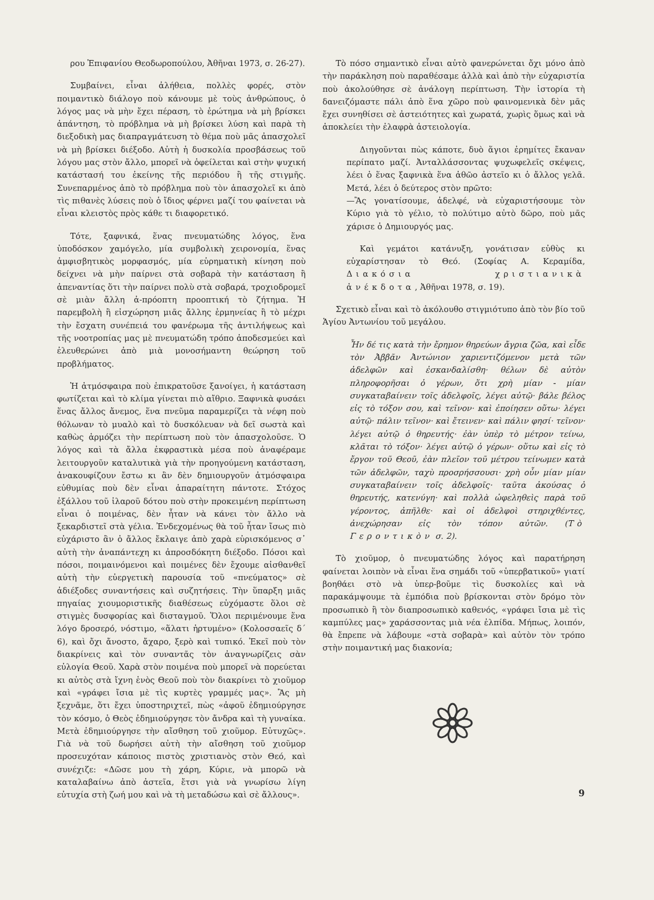ρου Ἐπιφανίου Θεοδωροπούλου, Ἀθῆναι 1973, σ. 26-27).
Συμβαίνει, εἶναι ἀλήθεια, πολλὲς φορές, στὸν ποιμαντικὸ διάλογο ποὺ κάνουμε μὲ τοὺς ἀνθρώπους, ὁ λόγος μας νὰ μὴν ἔχει πέραση, τὸ ἐρώτημα νὰ μὴ βρίσκει ἀπάντηση, τὸ πρόβλημα νὰ μὴ βρίσκει λύση καὶ παρὰ τὴ διεξοδικὴ μας διαπραγμάτευση τὸ θέμα ποὺ μᾶς ἀπασχολεῖ νὰ μὴ βρίσκει διέξοδο. Αὐτὴ ἡ δυσκολία προσβάσεως τοῦ λόγου μας στὸν ἄλλο, μπορεῖ νὰ ὀφείλεται καὶ στὴν ψυχική κατάστασή του ἐκείνης τῆς περιόδου ἢ τῆς στιγμῆς. Συνεπαρμένος ἀπὸ τὸ πρόβλημα ποὺ τὸν ἀπασχολεῖ κι ἀπὸ τὶς πιθανὲς λύσεις ποὺ ὁ ἴδιος φέρνει μαζί του φαίνεται νὰ εἶναι κλειστὸς πρὸς κάθε τι διαφορετικό.
Τότε, ξαφνικά, ἕνας πνευματώδης λόγος, ἕνα ὑποδόσκον χαμόγελο, μία συμβολικὴ χειρονομία, ἕνας ἀμφισβητικὸς μορφασμός, μία εὑρηματικὴ κίνηση ποὺ δείχνει νὰ μὴν παίρνει στὰ σοβαρὰ τὴν κατάσταση ἢ ἀπεναντίας ὅτι τὴν παίρνει πολὺ στὰ σοβαρά, τροχιοδρομεῖ σὲ μιὰν ἄλλη ἀ-πρόοπτη προοπτική τὸ ζήτημα. Ἡ παρεμβολὴ ἢ εἰσχώρηση μιᾶς ἄλλης ἑρμηνείας ἢ τὸ μέχρι τὴν ἔσχατη συνέπειά του φανέρωμα τῆς ἀντιλήψεως καὶ τῆς νοοτροπίας μας μὲ πνευματώδη τρόπο ἀποδεσμεύει καὶ ἐλευθερώνει ἀπὸ μιὰ μονοσήμαντη θεώρηση τοῦ προβλήματος.
Ἡ ἀτμόσφαιρα ποὺ ἐπικρατοῦσε ξανοίγει, ἡ κατάσταση φωτίζεται καὶ τὸ κλίμα γίνεται πιὸ αἴθριο. Ξαφνικὰ φυσάει ἕνας ἄλλος ἄνεμος, ἕνα πνεῦμα παραμερίζει τὰ νέφη ποὺ θόλωναν τὸ μυαλὸ καὶ τὸ δυσκόλευαν νὰ δεῖ σωστὰ καὶ καθὼς ἁρμόζει τὴν περίπτωση ποὺ τὸν ἀπασχολοῦσε. Ὁ λόγος καὶ τὰ ἄλλα ἐκφραστικὰ μέσα ποὺ ἀναφέραμε λειτουργοῦν καταλυτικὰ γιὰ τὴν προηγούμενη κατάσταση, ἀνακουφίζουν ἔστω κι ἂν δὲν δημιουργοῦν ἀτμόσφαιρα εὐθυμίας ποὺ δὲν εἶναι ἀπαραίτητη πάντοτε. Στόχος ἐξάλλου τοῦ ἱλαροῦ δότου ποὺ στὴν προκειμένη περίπτωση εἶναι ὁ ποιμένας, δὲν ἦταν νὰ κάνει τὸν ἄλλο νὰ ξεκαρδιστεῖ στὰ γέλια. Ἐνδεχομένως θὰ τοῦ ἦταν ἴσως πιὸ εὐχάριστο ἂν ὁ ἄλλος ἔκλαιγε ἀπὸ χαρὰ εὑρισκόμενος σ᾽ αὐτὴ τὴν ἀναπάντεχη κι ἀπροσδόκητη διέξοδο. Πόσοι καὶ πόσοι, ποιμαινόμενοι καὶ ποιμένες δὲν ἔχουμε αἰσθανθεῖ αὐτὴ τὴν εὐεργετικὴ παρουσία τοῦ «πνεύματος» σὲ ἀδιέξοδες συναντήσεις καὶ συζητήσεις. Τὴν ὕπαρξη μιᾶς πηγαίας χιουμοριστικῆς διαθέσεως εὐχόμαστε ὅλοι σὲ στιγμὲς δυσφορίας καὶ δισταγμοῦ. Ὅλοι περιμένουμε ἕνα λόγο δροσερό, νόστιμο, «ἅλατι ἠρτυμένο» (Κολοσσαεῖς δ´ 6), καὶ ὄχι ἄνοστο, ἄχαρο, ξερὸ καὶ τυπικό. Ἐκεῖ ποὺ τὸν διακρίνεις καὶ τὸν συναντᾶς τὸν ἀναγνωρίζεις σὰν εὐλογία Θεοῦ. Χαρὰ στὸν ποιμένα ποὺ μπορεῖ νὰ πορεύεται κι αὐτὸς στὰ ἴχνη ἑνὸς Θεοῦ ποὺ τὸν διακρίνει τὸ χιοῦμορ καὶ «γράφει ἴσια μὲ τὶς κυρτὲς γραμμές μας». Ἂς μὴ ξεχνᾶμε, ὅτι ἔχει ὑποστηριχτεῖ, πὼς «ἀφοῦ ἐδημιούργησε τὸν κόσμο, ὁ Θεὸς ἐδημιούργησε τὸν ἄνδρα καὶ τὴ γυναίκα. Μετὰ ἐδημιούργησε τὴν αἴσθηση τοῦ χιοῦμορ. Εὐτυχῶς». Γιὰ νὰ τοῦ δωρήσει αὐτὴ τὴν αἴσθηση τοῦ χιοῦμορ προσευχόταν κάποιος πιστὸς χριστιανὸς στὸν Θεό, καὶ συνέχιζε: «Δῶσε μου τὴ χάρη, Κύριε, νὰ μπορῶ νὰ καταλαβαίνω ἀπὸ ἀστεῖα, ἔτσι γιὰ νὰ γνωρίσω λίγη εὐτυχία στὴ ζωή μου καὶ νὰ τὴ μεταδώσω καὶ σὲ ἄλλους».
Τὸ πόσο σημαντικὸ εἶναι αὐτὸ φανερώνεται ὄχι μόνο ἀπὸ τὴν παράκληση ποὺ παραθέσαμε ἀλλὰ καὶ ἀπὸ τὴν εὐχαριστία ποὺ ἀκολούθησε σὲ ἀνάλογη περίπτωση. Τὴν ἱστορία τὴ δανειζόμαστε πάλι ἀπὸ ἕνα χῶρο ποὺ φαινομενικὰ δὲν μᾶς ἔχει συνηθίσει σὲ ἀστειότητες καὶ χωρατά, χωρὶς ὅμως καὶ νὰ ἀποκλείει τὴν ἐλαφρὰ ἀστειολογία.
Διηγοῦνται πὼς κάποτε, δυὸ ἅγιοι ἐρημίτες ἔκαναν περίπατο μαζί. Ἀνταλλάσσοντας ψυχωφελεῖς σκέψεις, λέει ὁ ἕνας ξαφνικὰ ἕνα ἀθῶο ἀστεῖο κι ὁ ἄλλος γελᾶ. Μετά, λέει ὁ δεύτερος στὸν πρῶτο:
—Ἂς γονατίσουμε, ἀδελφέ, νὰ εὐχαριστήσουμε τὸν Κύριο γιὰ τὸ γέλιο, τὸ πολύτιμο αὐτὸ δῶρο, ποὺ μᾶς χάρισε ὁ Δημιουργός μας.
Καὶ γεμάτοι κατάνυξη, γονάτισαν εὐθὺς κι εὐχαρίστησαν τὸ Θεό. (Σοφίας Α. Κεραμίδα, Διακόσια χριστιανικὰ ἀνέκδοτα, Ἀθῆναι 1978, σ. 19).
Σχετικὸ εἶναι καὶ τὸ ἀκόλουθο στιγμιότυπο ἀπὸ τὸν βίο τοῦ Ἁγίου Ἀντωνίου τοῦ μεγάλου.
Ἦν δέ τις κατὰ τὴν ἔρημον θηρεύων ἄγρια ζῶα, καὶ εἶδε τὸν Ἀββᾶν Ἀντώνιον χαριεντιζόμενον μετὰ τῶν ἀδελφῶν καὶ ἐσκανδαλίσθη· θέλων δὲ αὐτὸν πληροφορῆσαι ὁ γέρων, ὅτι χρὴ μίαν - μίαν συγκαταβαίνειν τοῖς ἀδελφοῖς, λέγει αὐτῷ· βάλε βέλος εἰς τὸ τόξον σου, καὶ τεῖνον· καὶ ἐποίησεν οὕτω· λέγει αὐτῷ· πάλιν τεῖνον· καὶ ἔτεινεν· καὶ πάλιν φησί· τεῖνον· λέγει αὐτῷ ὁ θηρευτής· ἐὰν ὑπὲρ τὸ μέτρον τείνω, κλᾶται τὸ τόξον· λέγει αὐτῷ ὁ γέρων· οὕτω καὶ εἰς τὸ ἔργον τοῦ Θεοῦ, ἐὰν πλεῖον τοῦ μέτρου τείνωμεν κατὰ τῶν ἀδελφῶν, ταχὺ προσρήσσουσι· χρὴ οὖν μίαν μίαν συγκαταβαίνειν τοῖς ἀδελφοῖς· ταῦτα ἀκούσας ὁ θηρευτής, κατενύγη· καὶ πολλὰ ὠφεληθεὶς παρὰ τοῦ γέροντος, ἀπῆλθε· καὶ οἱ ἀδελφοὶ στηριχθέντες, ἀνεχώρησαν εἰς τὸν τόπον αὐτῶν. (Τὸ Γεροντικὸν σ. 2).
Τὸ χιοῦμορ, ὁ πνευματώδης λόγος καὶ παρατήρηση φαίνεται λοιπὸν νὰ εἶναι ἕνα σημάδι τοῦ «ὑπερβατικοῦ» γιατί βοηθάει στὸ νὰ ὑπερ-βοῦμε τὶς δυσκολίες καὶ νὰ παρακάμψουμε τὰ ἐμπόδια ποὺ βρίσκονται στὸν δρόμο τὸν προσωπικὸ ἢ τὸν διαπροσωπικὸ καθενός, «γράφει ἴσια μὲ τὶς καμπύλες μας» χαράσσοντας μιὰ νέα ἐλπίδα. Μήπως, λοιπόν, θὰ ἔπρεπε νὰ λάβουμε «στὰ σοβαρὰ» καὶ αὐτὸν τὸν τρόπο στὴν ποιμαντική μας διακονία;
9